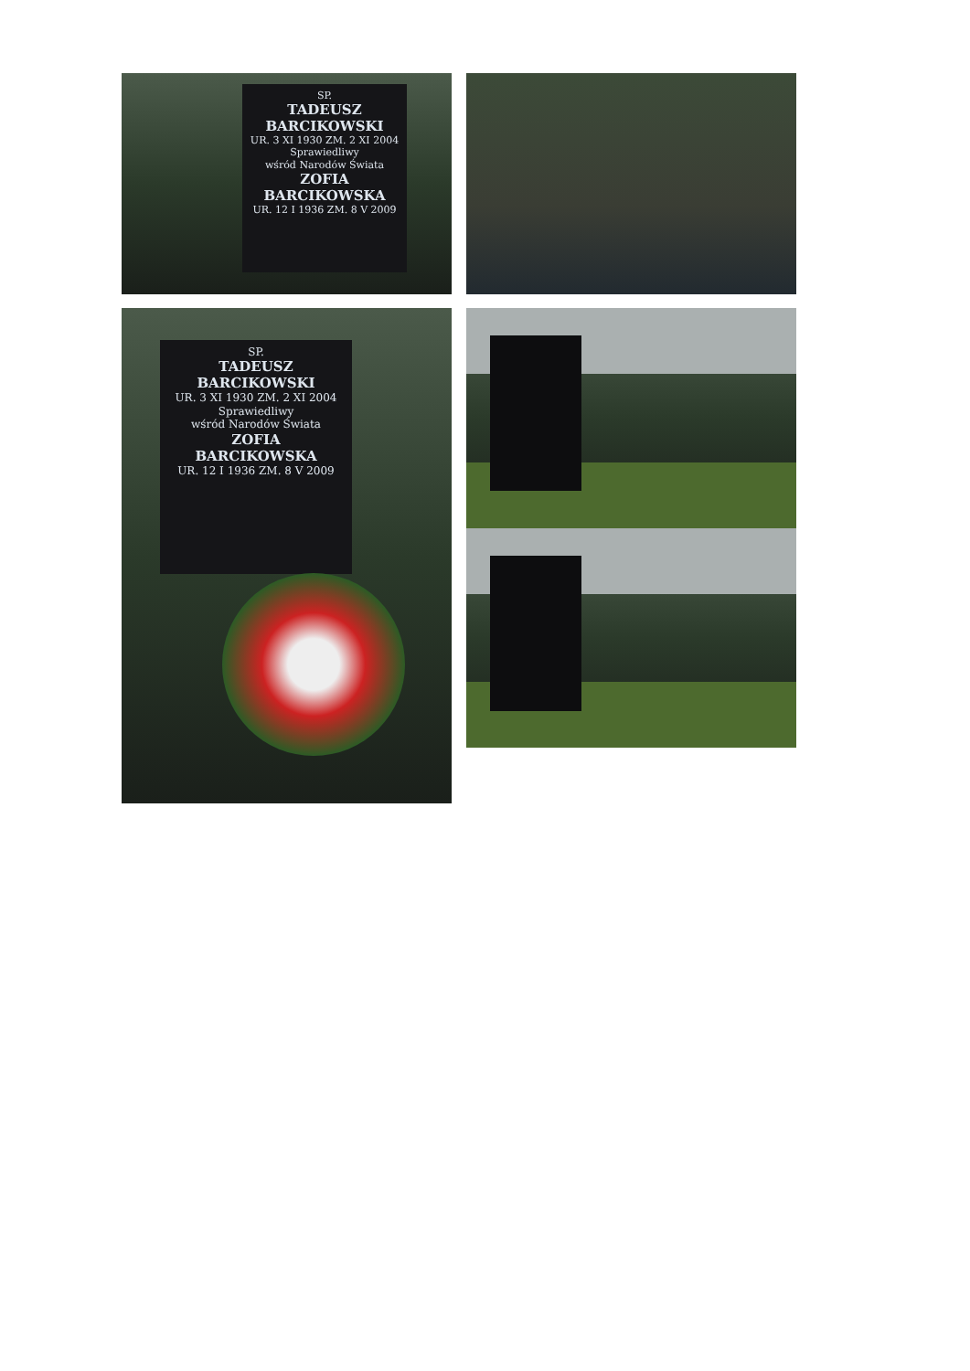SP.
TADEUSZ
BARCIKOWSKI
UR. 3 XI 1930 ZM. 2 XI 2004
Sprawiedliwy
wśród Narodów Świata
ZOFIA
BARCIKOWSKA
UR. 12 I 1936 ZM. 8 V 2009
SP.
TADEUSZ
BARCIKOWSKI
UR. 3 XI 1930 ZM. 2 XI 2004
Sprawiedliwy
wśród Narodów Świata
ZOFIA
BARCIKOWSKA
UR. 12 I 1936 ZM. 8 V 2009